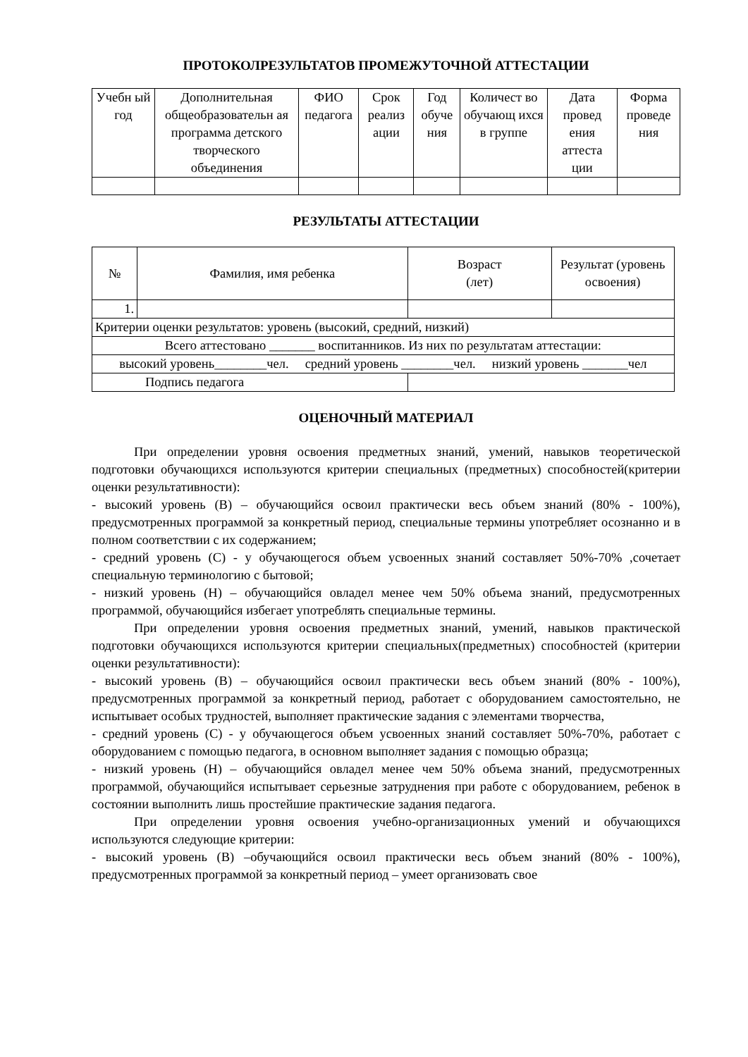ПРОТОКОЛРЕЗУЛЬТАТОВ ПРОМЕЖУТОЧНОЙ АТТЕСТАЦИИ
| Учебн ый год | Дополнительная общеобразовательн ая программа детского творческого объединения | ФИО педагога | Срок реализ ации | Год обуче ния | Количест во обучающ ихся в группе | Дата провед ения аттеста ции | Форма проведе ния |
| --- | --- | --- | --- | --- | --- | --- | --- |
РЕЗУЛЬТАТЫ АТТЕСТАЦИИ
| № | Фамилия, имя ребенка | Возраст (лет) | Результат (уровень освоения) |
| --- | --- | --- | --- |
| 1. | | | |
| Критерии оценки результатов: уровень (высокий, средний, низкий) | | | |
| Всего аттестовано _______ воспитанников. Из них по результатам аттестации: | | | |
| высокий уровень________чел. средний уровень ________чел. низкий уровень _______чел | | | |
| Подпись педагога | | | |
ОЦЕНОЧНЫЙ МАТЕРИАЛ
При определении уровня освоения предметных знаний, умений, навыков теоретической подготовки обучающихся используются критерии специальных (предметных) способностей(критерии оценки результативности):
- высокий уровень (В) – обучающийся освоил практически весь объем знаний (80% - 100%), предусмотренных программой за конкретный период, специальные термины употребляет осознанно и в полном соответствии с их содержанием;
- средний уровень (С) - у обучающегося объем усвоенных знаний составляет 50%-70% ,сочетает специальную терминологию с бытовой;
- низкий уровень (Н) – обучающийся овладел менее чем 50% объема знаний, предусмотренных программой, обучающийся избегает употреблять специальные термины.
При определении уровня освоения предметных знаний, умений, навыков практической подготовки обучающихся используются критерии специальных(предметных) способностей (критерии оценки результативности):
- высокий уровень (В) – обучающийся освоил практически весь объем знаний (80% - 100%), предусмотренных программой за конкретный период, работает с оборудованием самостоятельно, не испытывает особых трудностей, выполняет практические задания с элементами творчества,
- средний уровень (С) - у обучающегося объем усвоенных знаний составляет 50%-70%, работает с оборудованием с помощью педагога, в основном выполняет задания с помощью образца;
- низкий уровень (Н) – обучающийся овладел менее чем 50% объема знаний, предусмотренных программой, обучающийся испытывает серьезные затруднения при работе с оборудованием, ребенок в состоянии выполнить лишь простейшие практические задания педагога.
При определении уровня освоения учебно-организационных умений и обучающихся используются следующие критерии:
- высокий уровень (В) –обучающийся освоил практически весь объем знаний (80% - 100%), предусмотренных программой за конкретный период – умеет организовать свое